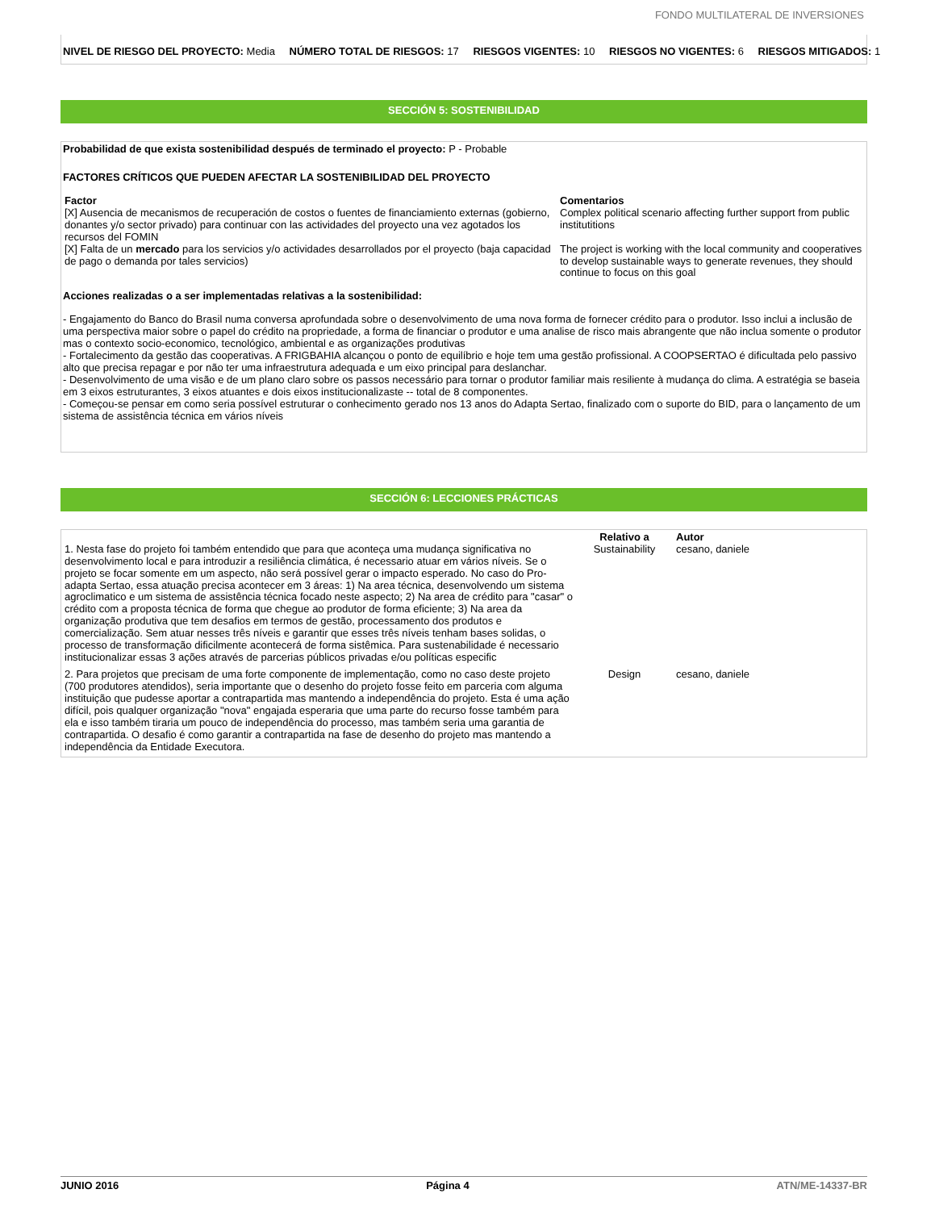FONDO MULTILATERAL DE INVERSIONES
NIVEL DE RIESGO DEL PROYECTO: Media NÚMERO TOTAL DE RIESGOS: 17 RIESGOS VIGENTES: 10 RIESGOS NO VIGENTES: 6 RIESGOS MITIGADOS: 1
SECCIÓN 5: SOSTENIBILIDAD
Probabilidad de que exista sostenibilidad después de terminado el proyecto: P - Probable
FACTORES CRÍTICOS QUE PUEDEN AFECTAR LA SOSTENIBILIDAD DEL PROYECTO
| Factor | Comentarios |
| --- | --- |
| [X] Ausencia de mecanismos de recuperación de costos o fuentes de financiamiento externas (gobierno, donantes y/o sector privado) para continuar con las actividades del proyecto una vez agotados los recursos del FOMIN | Complex political scenario affecting further support from public institutitions |
| [X] Falta de un mercado para los servicios y/o actividades desarrollados por el proyecto (baja capacidad de pago o demanda por tales servicios) | The project is working with the local community and cooperatives to develop sustainable ways to generate revenues, they should continue to focus on this goal |
Acciones realizadas o a ser implementadas relativas a la sostenibilidad:
- Engajamento do Banco do Brasil numa conversa aprofundada sobre o desenvolvimento de uma nova forma de fornecer crédito para o produtor. Isso inclui a inclusão de uma perspectiva maior sobre o papel do crédito na propriedade, a forma de financiar o produtor e uma analise de risco mais abrangente que não inclua somente o produtor mas o contexto socio-economico, tecnológico, ambiental e as organizações produtivas
- Fortalecimento da gestão das cooperativas. A FRIGBAHIA alcançou o ponto de equilíbrio e hoje tem uma gestão profissional. A COOPSERTAO é dificultada pelo passivo alto que precisa repagar e por não ter uma infraestrutura adequada e um eixo principal para deslanchar.
- Desenvolvimento de uma visão e de um plano claro sobre os passos necessário para tornar o produtor familiar mais resiliente à mudança do clima. A estratégia se baseia em 3 eixos estruturantes, 3 eixos atuantes e dois eixos institucionalizaste -- total de 8 componentes.
- Começou-se pensar em como seria possível estruturar o conhecimento gerado nos 13 anos do Adapta Sertao, finalizado com o suporte do BID, para o lançamento de um sistema de assistência técnica em vários níveis
SECCIÓN 6: LECCIONES PRÁCTICAS
| | Relativo a | Autor |
| --- | --- | --- |
| 1. Nesta fase do projeto foi também entendido que para que aconteça uma mudança significativa no desenvolvimento local e para introduzir a resiliência climática, é necessario atuar em vários níveis. Se o projeto se focar somente em um aspecto, não será possível gerar o impacto esperado. No caso do Pro-adapta Sertao, essa atuação precisa acontecer em 3 áreas: 1) Na area técnica, desenvolvendo um sistema agroclimatico e um sistema de assistência técnica focado neste aspecto; 2) Na area de crédito para "casar" o crédito com a proposta técnica de forma que chegue ao produtor de forma eficiente; 3) Na area da organização produtiva que tem desafios em termos de gestão, processamento dos produtos e comercialização. Sem atuar nesses três níveis e garantir que esses três níveis tenham bases solidas, o processo de transformação dificilmente acontecerá de forma sistêmica. Para sustenabilidade é necessario institucionalizar essas 3 ações através de parcerias públicos privadas e/ou políticas especific | Sustainability | cesano, daniele |
| 2. Para projetos que precisam de uma forte componente de implementação, como no caso deste projeto (700 produtores atendidos), seria importante que o desenho do projeto fosse feito em parceria com alguma instituição que pudesse aportar a contrapartida mas mantendo a independência do projeto. Esta é uma ação difícil, pois qualquer organização "nova" engajada esperaria que uma parte do recurso fosse também para ela e isso também tiraria um pouco de independência do processo, mas também seria uma garantia de contrapartida. O desafio é como garantir a contrapartida na fase de desenho do projeto mas mantendo a independência da Entidade Executora. | Design | cesano, daniele |
JUNIO 2016 Página 4 ATN/ME-14337-BR